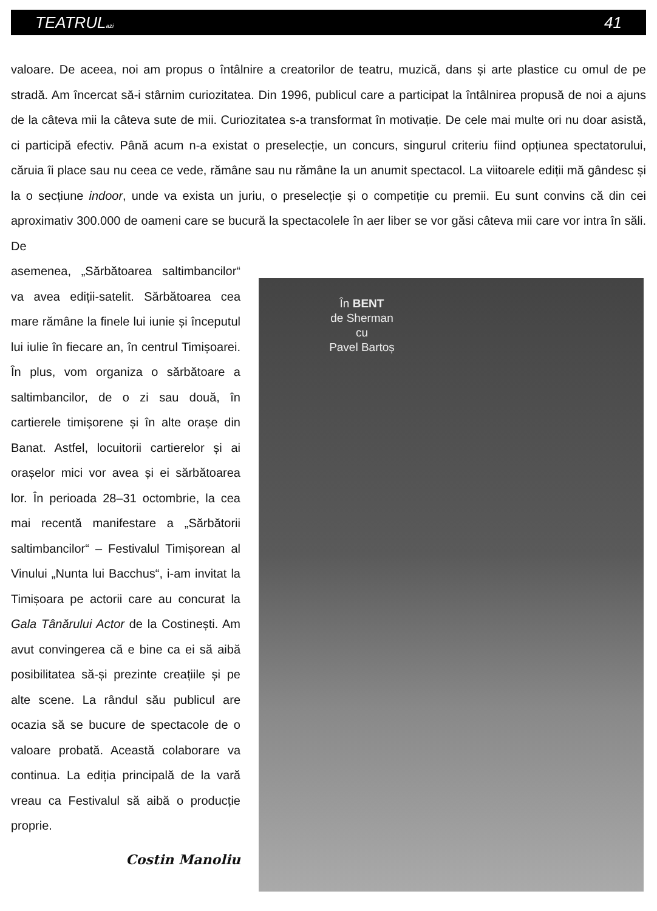TEATRULazi 41
valoare. De aceea, noi am propus o întâlnire a creatorilor de teatru, muzică, dans și arte plastice cu omul de pe stradă. Am încercat să-i stârnim curiozitatea. Din 1996, publicul care a participat la întâlnirea propusă de noi a ajuns de la câteva mii la câteva sute de mii. Curiozitatea s-a transformat în motivație. De cele mai multe ori nu doar asistă, ci participă efectiv. Până acum n-a existat o preselecție, un concurs, singurul criteriu fiind opțiunea spectatorului, căruia îi place sau nu ceea ce vede, rămâne sau nu rămâne la un anumit spectacol. La viitoarele ediții mă gândesc și la o secțiune indoor, unde va exista un juriu, o preselecție și o competiție cu premii. Eu sunt convins că din cei aproximativ 300.000 de oameni care se bucură la spectacolele în aer liber se vor găsi câteva mii care vor intra în săli. De
asemenea, „Sărbătoarea saltimbancilor“ va avea ediții-satelit. Sărbătoarea cea mare rămâne la finele lui iunie și începutul lui iulie în fiecare an, în centrul Timișoarei. În plus, vom organiza o sărbătoare a saltimbancilor, de o zi sau două, în cartierele timișorene și în alte orașe din Banat. Astfel, locuitorii cartierelor și ai orașelor mici vor avea și ei sărbătoarea lor. În perioada 28–31 octombrie, la cea mai recentă manifestare a „Sărbătorii saltimbancilor“ – Festivalul Timișorean al Vinului „Nunta lui Bacchus“, i-am invitat la Timișoara pe actorii care au concurat la Gala Tânărului Actor de la Costinești. Am avut convingerea că e bine ca ei să aibă posibilitatea să-și prezinte creațiile și pe alte scene. La rândul său publicul are ocazia să se bucure de spectacole de o valoare probată. Această colaborare va continua. La ediția principală de la vară vreau ca Festivalul să aibă o producție proprie.
Costin Manoliu
În BENT
de Sherman
cu
Pavel Bartoș